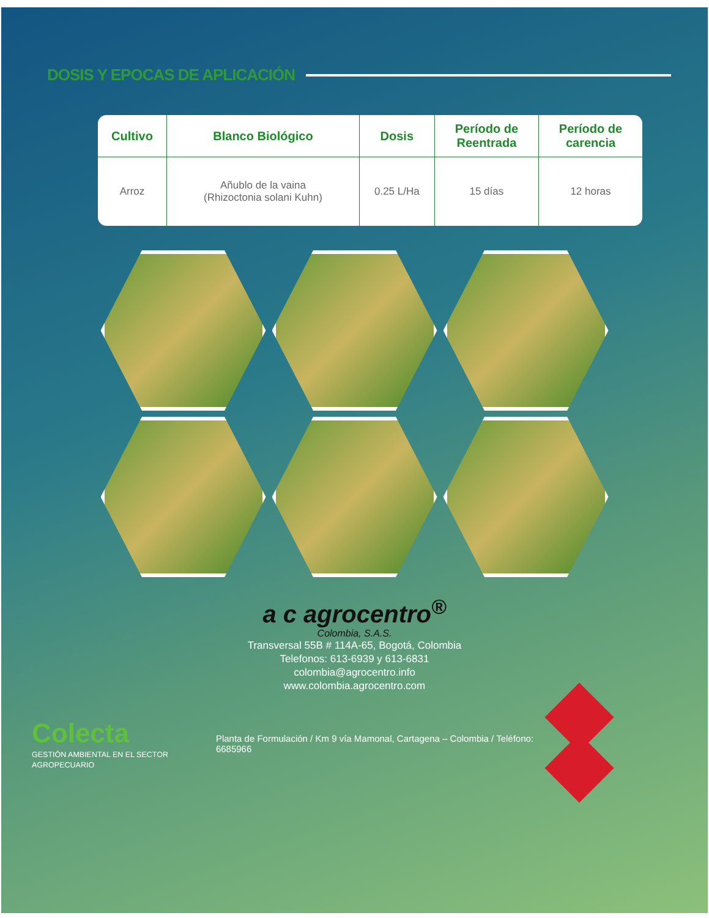DOSIS Y EPOCAS DE APLICACIÓN
| Cultivo | Blanco Biológico | Dosis | Período de Reentrada | Período de carencia |
| --- | --- | --- | --- | --- |
| Arroz | Añublo de la vaina (Rhizoctonia solani Kuhn) | 0.25 L/Ha | 15 días | 12 horas |
a c agrocentro<sup>®</sup>
Colombia, S.A.S.
Transversal 55B # 114A-65, Bogotá, Colombia
Telefonos: 613-6939 y 613-6831
colombia@agrocentro.info
www.colombia.agrocentro.com
Colecta
GESTIÓN AMBIENTAL EN EL SECTOR AGROPECUARIO
Planta de Formulación / Km 9 vía Mamonal, Cartagena – Colombia / Teléfono: 6685966